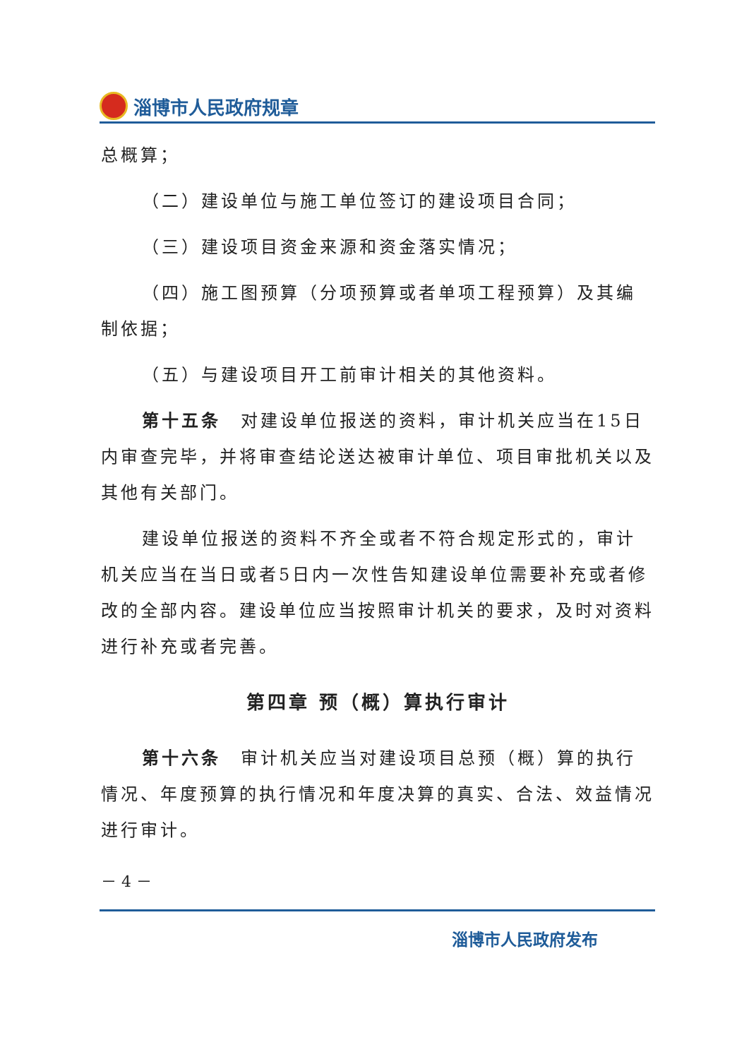淄博市人民政府规章
总概算；
（二）建设单位与施工单位签订的建设项目合同；
（三）建设项目资金来源和资金落实情况；
（四）施工图预算（分项预算或者单项工程预算）及其编制依据；
（五）与建设项目开工前审计相关的其他资料。
第十五条　对建设单位报送的资料，审计机关应当在15日内审查完毕，并将审查结论送达被审计单位、项目审批机关以及其他有关部门。
建设单位报送的资料不齐全或者不符合规定形式的，审计机关应当在当日或者5日内一次性告知建设单位需要补充或者修改的全部内容。建设单位应当按照审计机关的要求，及时对资料进行补充或者完善。
第四章 预（概）算执行审计
第十六条　审计机关应当对建设项目总预（概）算的执行情况、年度预算的执行情况和年度决算的真实、合法、效益情况进行审计。
－ 4 －
淄博市人民政府发布